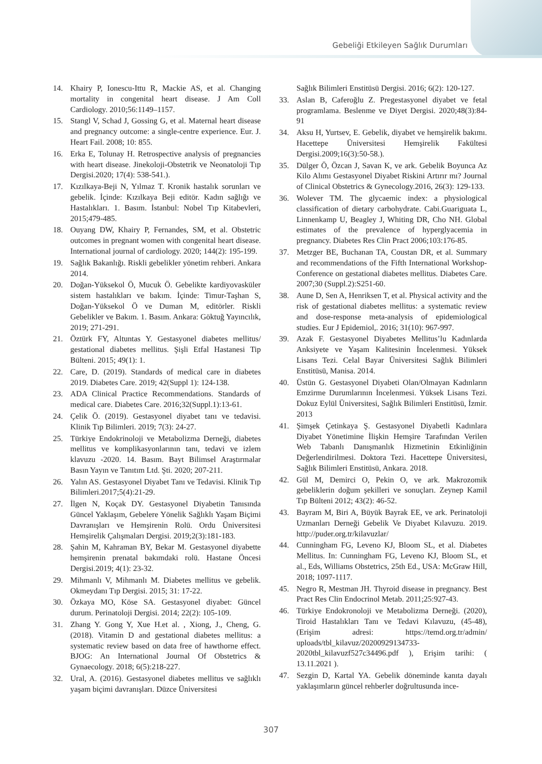Gebeliği Etkileyen Sağlık Durumları
14. Khairy P, Ionescu-Ittu R, Mackie AS, et al. Changing mortality in congenital heart disease. J Am Coll Cardiology. 2010;56:1149–1157.
15. Stangl V, Schad J, Gossing G, et al. Maternal heart disease and pregnancy outcome: a single-centre experience. Eur. J. Heart Fail. 2008; 10: 855.
16. Erka E, Tolunay H. Retrospective analysis of pregnancies with heart disease. Jinekoloji-Obstetrik ve Neonatoloji Tıp Dergisi.2020; 17(4): 538-541.).
17. Kızılkaya-Beji N, Yılmaz T. Kronik hastalık sorunları ve gebelik. İçinde: Kızılkaya Beji editör. Kadın sağlığı ve Hastalıkları. 1. Basım. İstanbul: Nobel Tıp Kitabevleri, 2015;479-485.
18. Ouyang DW, Khairy P, Fernandes, SM, et al. Obstetric outcomes in pregnant women with congenital heart disease. International journal of cardiology. 2020; 144(2): 195-199.
19. Sağlık Bakanlığı. Riskli gebelikler yönetim rehberi. Ankara 2014.
20. Doğan-Yüksekol Ö, Mucuk Ö. Gebelikte kardiyovasküler sistem hastalıkları ve bakım. İçinde: Timur-Taşhan S, Doğan-Yüksekol Ö ve Duman M, editörler. Riskli Gebelikler ve Bakım. 1. Basım. Ankara: Göktuğ Yayıncılık, 2019; 271-291.
21. Öztürk FY, Altuntas Y. Gestasyonel diabetes mellitus/ gestational diabetes mellitus. Şişli Etfal Hastanesi Tip Bülteni. 2015; 49(1): 1.
22. Care, D. (2019). Standards of medical care in diabetes 2019. Diabetes Care. 2019; 42(Suppl 1): 124-138.
23. ADA Clinical Practice Recommendations. Standards of medical care. Diabetes Care. 2016;32(Suppl.1):13-61.
24. Çelik Ö. (2019). Gestasyonel diyabet tanı ve tedavisi. Klinik Tıp Bilimleri. 2019; 7(3): 24-27.
25. Türkiye Endokrinoloji ve Metabolizma Derneği, diabetes mellitus ve komplikasyonlarının tanı, tedavi ve izlem klavuzu -2020. 14. Basım. Bayt Bilimsel Araştırmalar Basın Yayın ve Tanıtım Ltd. Şti. 2020; 207-211.
26. Yalın AS. Gestasyonel Diyabet Tanı ve Tedavisi. Klinik Tıp Bilimleri.2017;5(4):21-29.
27. İlgen N, Koçak DY. Gestasyonel Diyabetin Tanısında Güncel Yaklaşım, Gebelere Yönelik Sağlıklı Yaşam Biçimi Davranışları ve Hemşirenin Rolü. Ordu Üniversitesi Hemşirelik Çalışmaları Dergisi. 2019;2(3):181-183.
28. Şahin M, Kahraman BY, Bekar M. Gestasyonel diyabette hemşirenin prenatal bakımdaki rolü. Hastane Öncesi Dergisi.2019; 4(1): 23-32.
29. Mihmanlı V, Mihmanlı M. Diabetes mellitus ve gebelik. Okmeydanı Tıp Dergisi. 2015; 31: 17-22.
30. Özkaya MO, Köse SA. Gestasyonel diyabet: Güncel durum. Perinatoloji Dergisi. 2014; 22(2): 105-109.
31. Zhang Y. Gong Y, Xue H.et al. , Xiong, J., Cheng, G. (2018). Vitamin D and gestational diabetes mellitus: a systematic review based on data free of hawthorne effect. BJOG: An International Journal Of Obstetrics & Gynaecology. 2018; 6(5):218-227.
32. Ural, A. (2016). Gestasyonel diabetes mellitus ve sağlıklı yaşam biçimi davranışları. Düzce Üniversitesi
Sağlık Bilimleri Enstitüsü Dergisi. 2016; 6(2): 120-127.
33. Aslan B, Caferoğlu Z. Pregestasyonel diyabet ve fetal programlama. Beslenme ve Diyet Dergisi. 2020;48(3):84-91
34. Aksu H, Yurtsev, E. Gebelik, diyabet ve hemşirelik bakımı. Hacettepe Üniversitesi Hemşirelik Fakültesi Dergisi.2009;16(3):50-58.).
35. Dülger Ö, Özcan J, Savan K, ve ark. Gebelik Boyunca Az Kilo Alımı Gestasyonel Diyabet Riskini Artırır mı? Journal of Clinical Obstetrics & Gynecology.2016, 26(3): 129-133.
36. Wolever TM. The glycaemic index: a physiological classification of dietary carbohydrate. Cabi.Guariguata L, Linnenkamp U, Beagley J, Whiting DR, Cho NH. Global estimates of the prevalence of hyperglyacemia in pregnancy. Diabetes Res Clin Pract 2006;103:176-85.
37. Metzger BE, Buchanan TA, Coustan DR, et al. Summary and recommendations of the Fifth International Workshop-Conference on gestational diabetes mellitus. Diabetes Care. 2007;30 (Suppl.2):S251-60.
38. Aune D, Sen A, Henriksen T, et al. Physical activity and the risk of gestational diabetes mellitus: a systematic review and dose-response meta-analysis of epidemiological studies. Eur J Epidemiol,. 2016; 31(10): 967-997.
39. Azak F. Gestasyonel Diyabetes Mellitus’lu Kadınlarda Anksiyete ve Yaşam Kalitesinin İncelenmesi. Yüksek Lisans Tezi. Celal Bayar Üniversitesi Sağlık Bilimleri Enstitüsü, Manisa. 2014.
40. Üstün G. Gestasyonel Diyabeti Olan/Olmayan Kadınların Emzirme Durumlarının İncelenmesi. Yüksek Lisans Tezi. Dokuz Eylül Üniversitesi, Sağlık Bilimleri Enstitüsü, İzmir. 2013
41. Şimşek Çetinkaya Ş. Gestasyonel Diyabetli Kadınlara Diyabet Yönetimine İlişkin Hemşire Tarafından Verilen Web Tabanlı Danışmanlık Hizmetinin Etkinliğinin Değerlendirilmesi. Doktora Tezi. Hacettepe Üniversitesi, Sağlık Bilimleri Enstitüsü, Ankara. 2018.
42. Gül M, Demirci O, Pekin O, ve ark. Makrozomik gebeliklerin doğum şekilleri ve sonuçları. Zeynep Kamil Tıp Bülteni 2012; 43(2): 46-52.
43. Bayram M, Biri A, Büyük Bayrak EE, ve ark. Perinatoloji Uzmanları Derneği Gebelik Ve Diyabet Kılavuzu. 2019. http://puder.org.tr/kilavuzlar/
44. Cunningham FG, Leveno KJ, Bloom SL, et al. Diabetes Mellitus. In: Cunningham FG, Leveno KJ, Bloom SL, et al., Eds, Williams Obstetrics, 25th Ed., USA: McGraw Hill, 2018; 1097-1117.
45. Negro R, Mestman JH. Thyroid disease in pregnancy. Best Pract Res Clin Endocrinol Metab. 2011;25:927-43.
46. Türkiye Endokronoloji ve Metabolizma Derneği. (2020), Tiroid Hastalıkları Tanı ve Tedavi Kılavuzu, (45-48), (Erişim adresi: https://temd.org.tr/admin/ uploads/tbl_kilavuz/20200929134733- 2020tbl_kilavuzf527c34496.pdf ), Erişim tarihi: ( 13.11.2021 ).
47. Sezgin D, Kartal YA. Gebelik döneminde kanıta dayalı yaklaşımların güncel rehberler doğrultusunda ince-
307